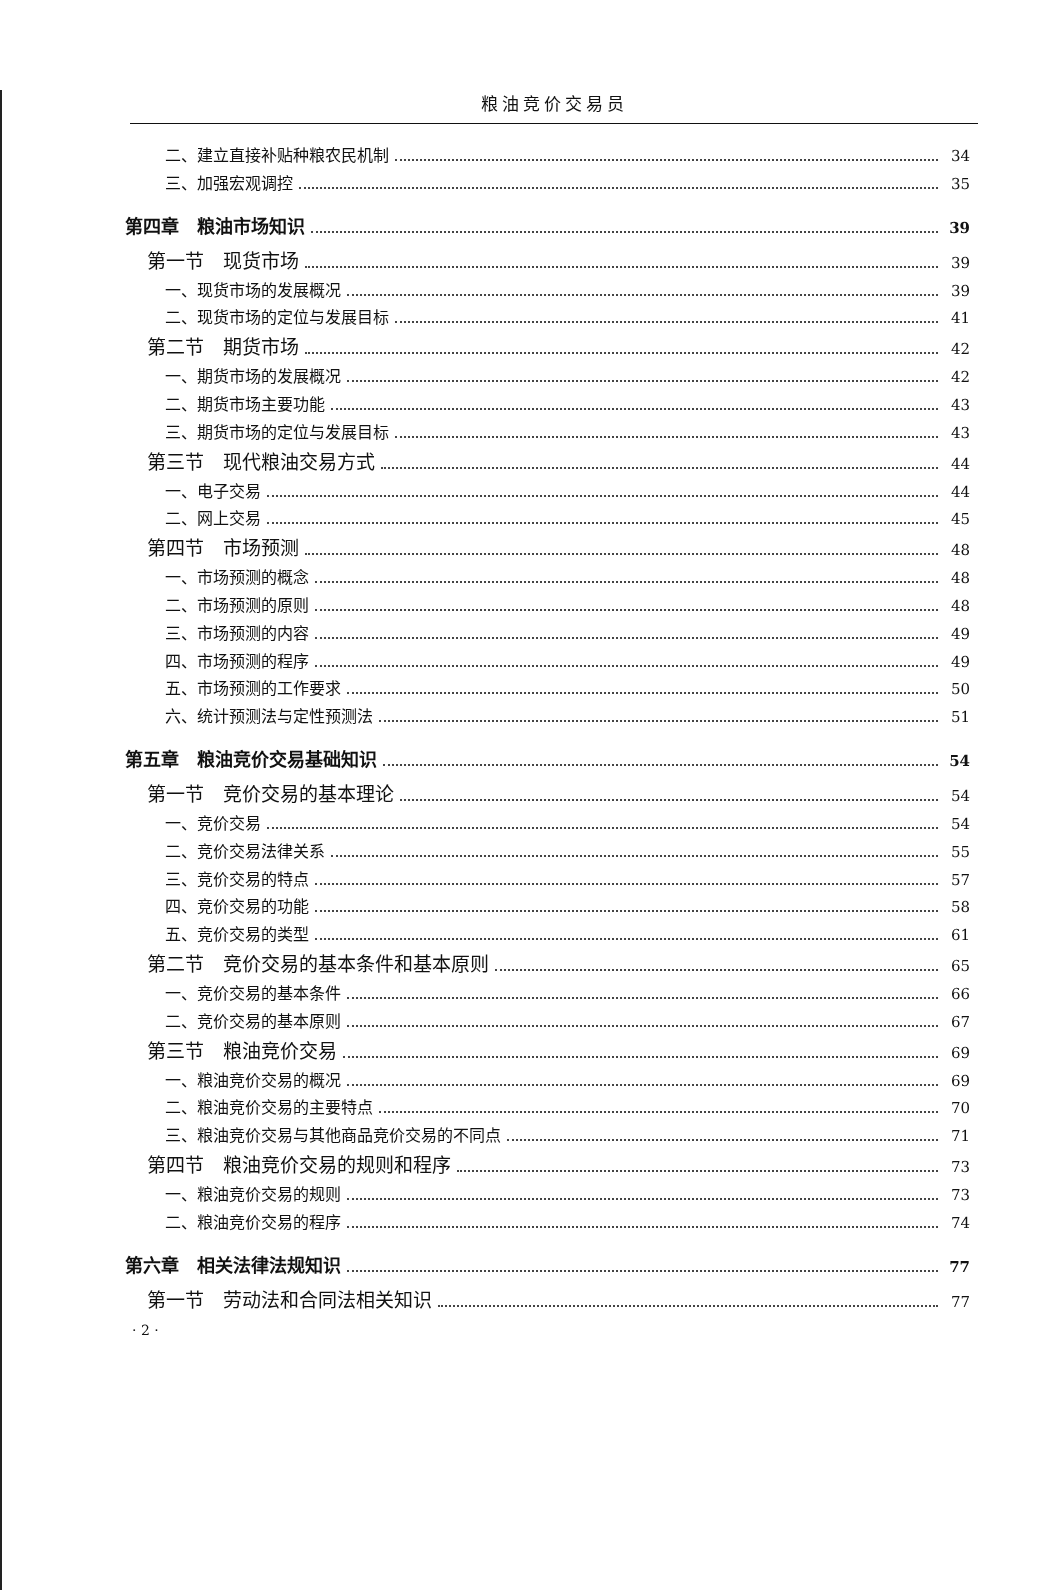粮油竞价交易员
二、建立直接补贴种粮农民机制 34
三、加强宏观调控 35
第四章　粮油市场知识 39
第一节　现货市场 39
一、现货市场的发展概况 39
二、现货市场的定位与发展目标 41
第二节　期货市场 42
一、期货市场的发展概况 42
二、期货市场主要功能 43
三、期货市场的定位与发展目标 43
第三节　现代粮油交易方式 44
一、电子交易 44
二、网上交易 45
第四节　市场预测 48
一、市场预测的概念 48
二、市场预测的原则 48
三、市场预测的内容 49
四、市场预测的程序 49
五、市场预测的工作要求 50
六、统计预测法与定性预测法 51
第五章　粮油竞价交易基础知识 54
第一节　竞价交易的基本理论 54
一、竞价交易 54
二、竞价交易法律关系 55
三、竞价交易的特点 57
四、竞价交易的功能 58
五、竞价交易的类型 61
第二节　竞价交易的基本条件和基本原则 65
一、竞价交易的基本条件 66
二、竞价交易的基本原则 67
第三节　粮油竞价交易 69
一、粮油竞价交易的概况 69
二、粮油竞价交易的主要特点 70
三、粮油竞价交易与其他商品竞价交易的不同点 71
第四节　粮油竞价交易的规则和程序 73
一、粮油竞价交易的规则 73
二、粮油竞价交易的程序 74
第六章　相关法律法规知识 77
第一节　劳动法和合同法相关知识 77
· 2 ·